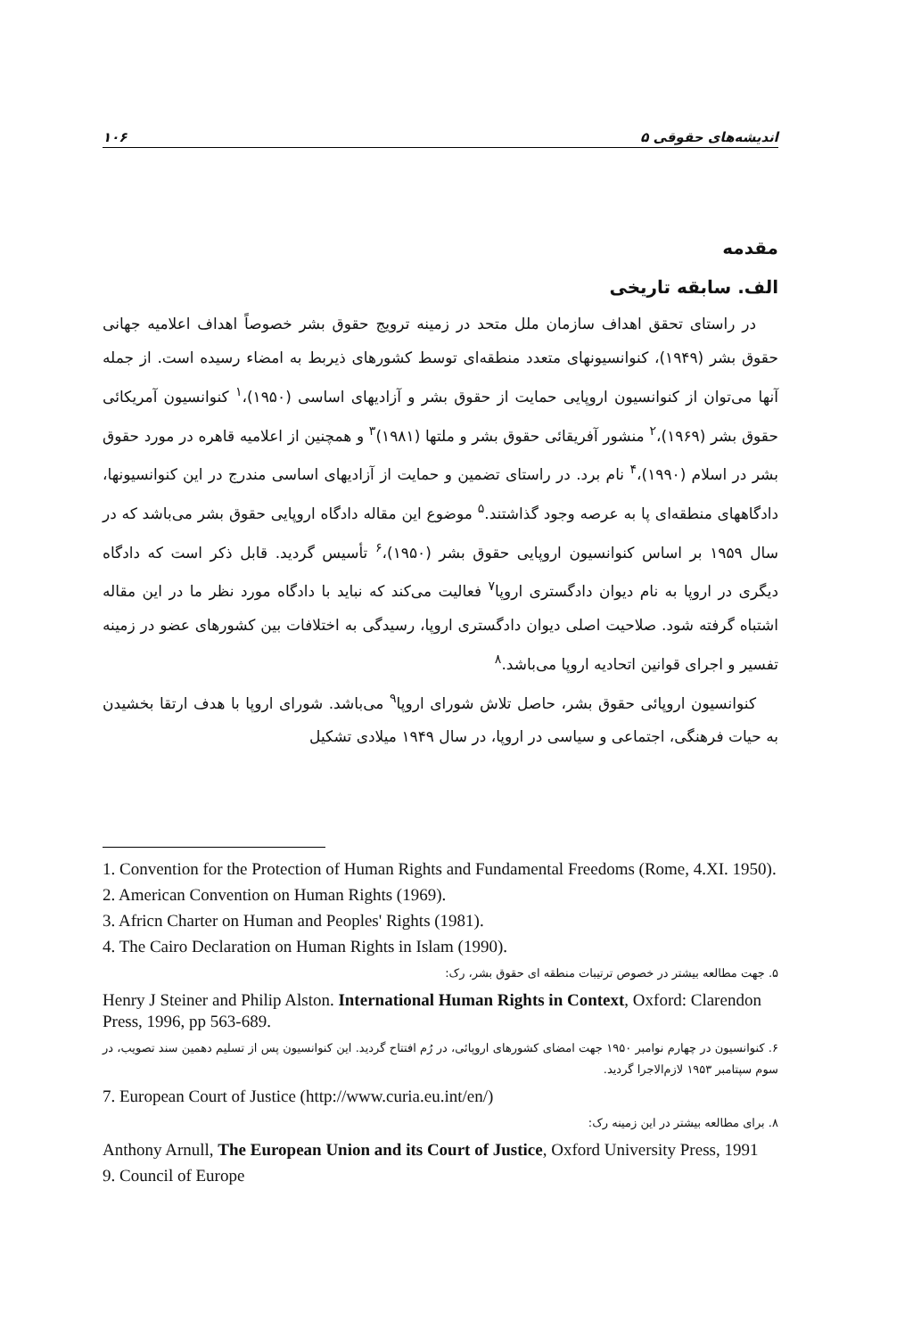۱۰۶ اندیشه‌های حقوقی ۵
مقدمه
الف. سابقه تاریخی
در راستای تحقق اهداف سازمان ملل متحد در زمینه ترویج حقوق بشر خصوصاً اهداف اعلامیه جهانی حقوق بشر (۱۹۴۹)، کنوانسیونهای متعدد منطقه‌ای توسط کشورهای ذیربط به امضاء رسیده است. از جمله آنها می‌توان از کنوانسیون اروپایی حمایت از حقوق بشر و آزادیهای اساسی (۱۹۵۰)،<sup>۱</sup> کنوانسیون آمریکائی حقوق بشر (۱۹۶۹)،<sup>۲</sup> منشور آفریقائی حقوق بشر و ملتها (۱۹۸۱)<sup>۳</sup> و همچنین از اعلامیه قاهره در مورد حقوق بشر در اسلام (۱۹۹۰)،<sup>۴</sup> نام برد. در راستای تضمین و حمایت از آزادیهای اساسی مندرج در این کنوانسیونها، دادگاههای منطقه‌ای پا به عرصه وجود گذاشتند.<sup>۵</sup> موضوع این مقاله دادگاه اروپایی حقوق بشر می‌باشد که در سال ۱۹۵۹ بر اساس کنوانسیون اروپایی حقوق بشر (۱۹۵۰)،<sup>۶</sup> تأسیس گردید. قابل ذکر است که دادگاه دیگری در اروپا به نام دیوان دادگستری اروپا<sup>۷</sup> فعالیت می‌کند که نباید با دادگاه مورد نظر ما در این مقاله اشتباه گرفته شود. صلاحیت اصلی دیوان دادگستری اروپا، رسیدگی به اختلافات بین کشورهای عضو در زمینه تفسیر و اجرای قوانین اتحادیه اروپا می‌باشد.<sup>۸</sup>
کنوانسیون اروپائی حقوق بشر، حاصل تلاش شورای اروپا<sup>۹</sup> می‌باشد. شورای اروپا با هدف ارتقا بخشیدن به حیات فرهنگی، اجتماعی و سیاسی در اروپا، در سال ۱۹۴۹ میلادی تشکیل
1. Convention for the Protection of Human Rights and Fundamental Freedoms (Rome, 4.XI. 1950).
2. American Convention on Human Rights (1969).
3. Africn Charter on Human and Peoples' Rights (1981).
4. The Cairo Declaration on Human Rights in Islam (1990).
۵. جهت مطالعه بیشتر در خصوص ترتیبات منطقه ای حقوق بشر، رک:
Henry J Steiner and Philip Alston. International Human Rights in Context, Oxford: Clarendon Press, 1996, pp 563-689.
۶. کنوانسیون در چهارم نوامبر ۱۹۵۰ جهت امضای کشورهای اروپائی، در رُم افتتاح گردید. این کنوانسیون پس از تسلیم دهمین سند تصویب، در سوم سپتامبر ۱۹۵۳ لازم‌الاجرا گردید.
7. European Court of Justice (http://www.curia.eu.int/en/)
۸. برای مطالعه بیشتر در این زمینه رک:
Anthony Arnull, The European Union and its Court of Justice, Oxford University Press, 1991
9. Council of Europe